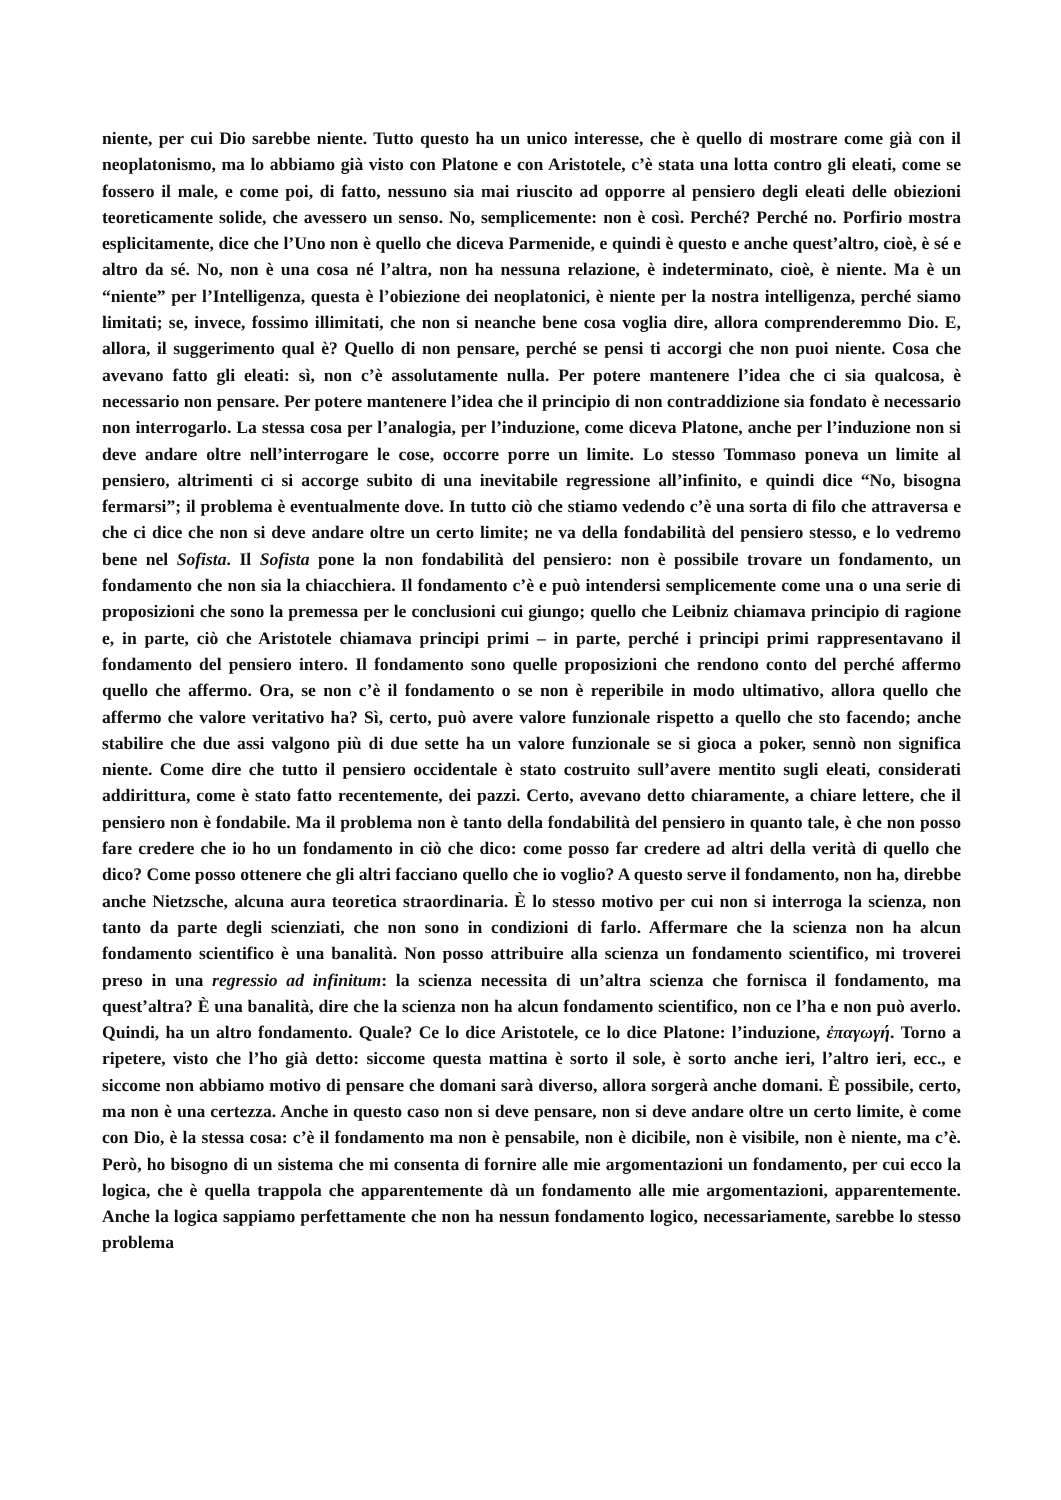niente, per cui Dio sarebbe niente. Tutto questo ha un unico interesse, che è quello di mostrare come già con il neoplatonismo, ma lo abbiamo già visto con Platone e con Aristotele, c’è stata una lotta contro gli eleati, come se fossero il male, e come poi, di fatto, nessuno sia mai riuscito ad opporre al pensiero degli eleati delle obiezioni teoreticamente solide, che avessero un senso. No, semplicemente: non è così. Perché? Perché no. Porfirio mostra esplicitamente, dice che l’Uno non è quello che diceva Parmenide, e quindi è questo e anche quest’altro, cioè, è sé e altro da sé. No, non è una cosa né l’altra, non ha nessuna relazione, è indeterminato, cioè, è niente. Ma è un “niente” per l’Intelligenza, questa è l’obiezione dei neoplatonici, è niente per la nostra intelligenza, perché siamo limitati; se, invece, fossimo illimitati, che non si neanche bene cosa voglia dire, allora comprenderemmo Dio. E, allora, il suggerimento qual è? Quello di non pensare, perché se pensi ti accorgi che non puoi niente. Cosa che avevano fatto gli eleati: sì, non c’è assolutamente nulla. Per potere mantenere l’idea che ci sia qualcosa, è necessario non pensare. Per potere mantenere l’idea che il principio di non contraddizione sia fondato è necessario non interrogarlo. La stessa cosa per l’analogia, per l’induzione, come diceva Platone, anche per l’induzione non si deve andare oltre nell’interrogare le cose, occorre porre un limite. Lo stesso Tommaso poneva un limite al pensiero, altrimenti ci si accorge subito di una inevitabile regressione all’infinito, e quindi dice “No, bisogna fermarsi”; il problema è eventualmente dove. In tutto ciò che stiamo vedendo c’è una sorta di filo che attraversa e che ci dice che non si deve andare oltre un certo limite; ne va della fondabilità del pensiero stesso, e lo vedremo bene nel Sofista. Il Sofista pone la non fondabilità del pensiero: non è possibile trovare un fondamento, un fondamento che non sia la chiacchiera. Il fondamento c’è e può intendersi semplicemente come una o una serie di proposizioni che sono la premessa per le conclusioni cui giungo; quello che Leibniz chiamava principio di ragione e, in parte, ciò che Aristotele chiamava principi primi – in parte, perché i principi primi rappresentavano il fondamento del pensiero intero. Il fondamento sono quelle proposizioni che rendono conto del perché affermo quello che affermo. Ora, se non c’è il fondamento o se non è reperibile in modo ultimativo, allora quello che affermo che valore veritativo ha? Sì, certo, può avere valore funzionale rispetto a quello che sto facendo; anche stabilire che due assi valgono più di due sette ha un valore funzionale se si gioca a poker, sennò non significa niente. Come dire che tutto il pensiero occidentale è stato costruito sull’avere mentito sugli eleati, considerati addirittura, come è stato fatto recentemente, dei pazzi. Certo, avevano detto chiaramente, a chiare lettere, che il pensiero non è fondabile. Ma il problema non è tanto della fondabilità del pensiero in quanto tale, è che non posso fare credere che io ho un fondamento in ciò che dico: come posso far credere ad altri della verità di quello che dico? Come posso ottenere che gli altri facciano quello che io voglio? A questo serve il fondamento, non ha, direbbe anche Nietzsche, alcuna aura teoretica straordinaria. È lo stesso motivo per cui non si interroga la scienza, non tanto da parte degli scienziati, che non sono in condizioni di farlo. Affermare che la scienza non ha alcun fondamento scientifico è una banalità. Non posso attribuire alla scienza un fondamento scientifico, mi troverei preso in una regressio ad infinitum: la scienza necessita di un’altra scienza che fornisca il fondamento, ma quest’altra? È una banalità, dire che la scienza non ha alcun fondamento scientifico, non ce l’ha e non può averlo. Quindi, ha un altro fondamento. Quale? Ce lo dice Aristotele, ce lo dice Platone: l’induzione, ἐπαγωγή. Torno a ripetere, visto che l’ho già detto: siccome questa mattina è sorto il sole, è sorto anche ieri, l’altro ieri, ecc., e siccome non abbiamo motivo di pensare che domani sarà diverso, allora sorgerà anche domani. È possibile, certo, ma non è una certezza. Anche in questo caso non si deve pensare, non si deve andare oltre un certo limite, è come con Dio, è la stessa cosa: c’è il fondamento ma non è pensabile, non è dicibile, non è visibile, non è niente, ma c’è. Però, ho bisogno di un sistema che mi consenta di fornire alle mie argomentazioni un fondamento, per cui ecco la logica, che è quella trappola che apparentemente dà un fondamento alle mie argomentazioni, apparentemente. Anche la logica sappiamo perfettamente che non ha nessun fondamento logico, necessariamente, sarebbe lo stesso problema